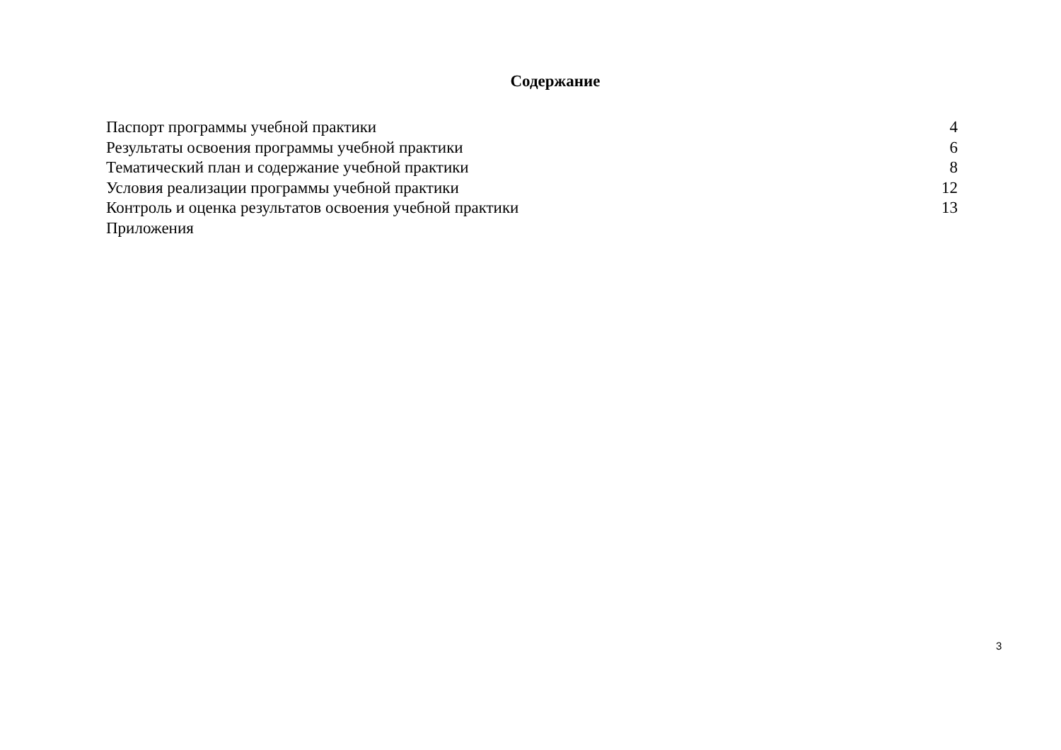Содержание
| Паспорт программы учебной практики | 4 |
| Результаты освоения программы учебной практики | 6 |
| Тематический план и содержание учебной практики | 8 |
| Условия реализации программы учебной практики | 12 |
| Контроль и оценка результатов освоения учебной практики | 13 |
| Приложения | |
3